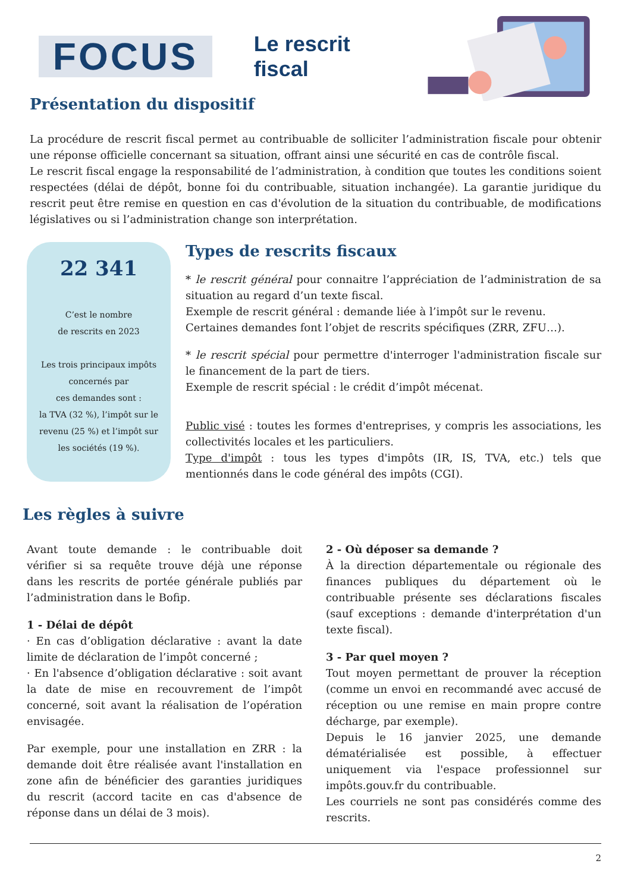FOCUS
Le rescrit fiscal
Présentation du dispositif
La procédure de rescrit fiscal permet au contribuable de solliciter l’administration fiscale pour obtenir une réponse officielle concernant sa situation, offrant ainsi une sécurité en cas de contrôle fiscal.
Le rescrit fiscal engage la responsabilité de l’administration, à condition que toutes les conditions soient respectées (délai de dépôt, bonne foi du contribuable, situation inchangée). La garantie juridique du rescrit peut être remise en question en cas d'évolution de la situation du contribuable, de modifications législatives ou si l’administration change son interprétation.
22 341
C’est le nombre
de rescrits en 2023
Les trois principaux impôts concernés par
ces demandes sont :
la TVA (32 %), l’impôt sur le revenu (25 %) et l’impôt sur les sociétés (19 %).
Types de rescrits fiscaux
* le rescrit général pour connaitre l’appréciation de l’administration de sa situation au regard d’un texte fiscal.
Exemple de rescrit général : demande liée à l’impôt sur le revenu.
Certaines demandes font l’objet de rescrits spécifiques (ZRR, ZFU…).
* le rescrit spécial pour permettre d'interroger l'administration fiscale sur le financement de la part de tiers.
Exemple de rescrit spécial : le crédit d’impôt mécenat.
Public visé : toutes les formes d'entreprises, y compris les associations, les collectivités locales et les particuliers.
Type d'impôt : tous les types d'impôts (IR, IS, TVA, etc.) tels que mentionnés dans le code général des impôts (CGI).
Les règles à suivre
Avant toute demande : le contribuable doit vérifier si sa requête trouve déjà une réponse dans les rescrits de portée générale publiés par l’administration dans le Bofip.
1 - Délai de dépôt
· En cas d’obligation déclarative : avant la date limite de déclaration de l’impôt concerné ;
· En l'absence d’obligation déclarative : soit avant la date de mise en recouvrement de l’impôt concerné, soit avant la réalisation de l’opération envisagée.
Par exemple, pour une installation en ZRR : la demande doit être réalisée avant l'installation en zone afin de bénéficier des garanties juridiques du rescrit (accord tacite en cas d'absence de réponse dans un délai de 3 mois).
2 - Où déposer sa demande ?
À la direction départementale ou régionale des finances publiques du département où le contribuable présente ses déclarations fiscales (sauf exceptions : demande d'interprétation d'un texte fiscal).
3 - Par quel moyen ?
Tout moyen permettant de prouver la réception (comme un envoi en recommandé avec accusé de réception ou une remise en main propre contre décharge, par exemple).
Depuis le 16 janvier 2025, une demande dématérialisée est possible, à effectuer uniquement via l'espace professionnel sur impôts.gouv.fr du contribuable.
Les courriels ne sont pas considérés comme des rescrits.
2